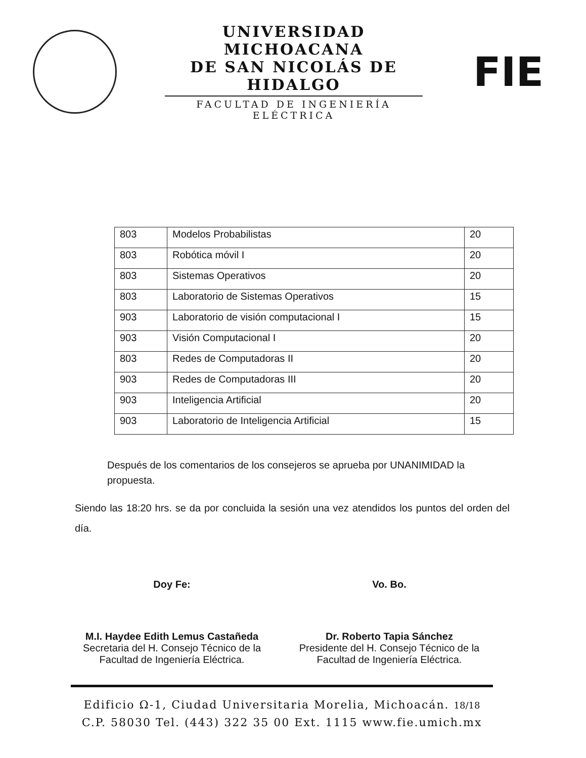UNIVERSIDAD MICHOACANA
DE SAN NICOLÁS DE HIDALGO
FACULTAD DE INGENIERÍA ELÉCTRICA
FIE
| 803 | Modelos Probabilistas | 20 |
| 803 | Robótica móvil I | 20 |
| 803 | Sistemas Operativos | 20 |
| 803 | Laboratorio de Sistemas Operativos | 15 |
| 903 | Laboratorio de visión computacional I | 15 |
| 903 | Visión Computacional I | 20 |
| 803 | Redes de Computadoras II | 20 |
| 903 | Redes de Computadoras III | 20 |
| 903 | Inteligencia Artificial | 20 |
| 903 | Laboratorio de Inteligencia Artificial | 15 |
Después de los comentarios de los consejeros se aprueba por UNANIMIDAD la propuesta.
Siendo las 18:20 hrs. se da por concluida la sesión una vez atendidos los puntos del orden del día.
Doy Fe:
M.I. Haydee Edith Lemus Castañeda
Secretaria del H. Consejo Técnico de la
Facultad de Ingeniería Eléctrica.
Vo. Bo.
Dr. Roberto Tapia Sánchez
Presidente del H. Consejo Técnico de la
Facultad de Ingeniería Eléctrica.
Edificio Ω-1, Ciudad Universitaria Morelia, Michoacán. 18/18
C.P. 58030 Tel. (443) 322 35 00 Ext. 1115 www.fie.umich.mx